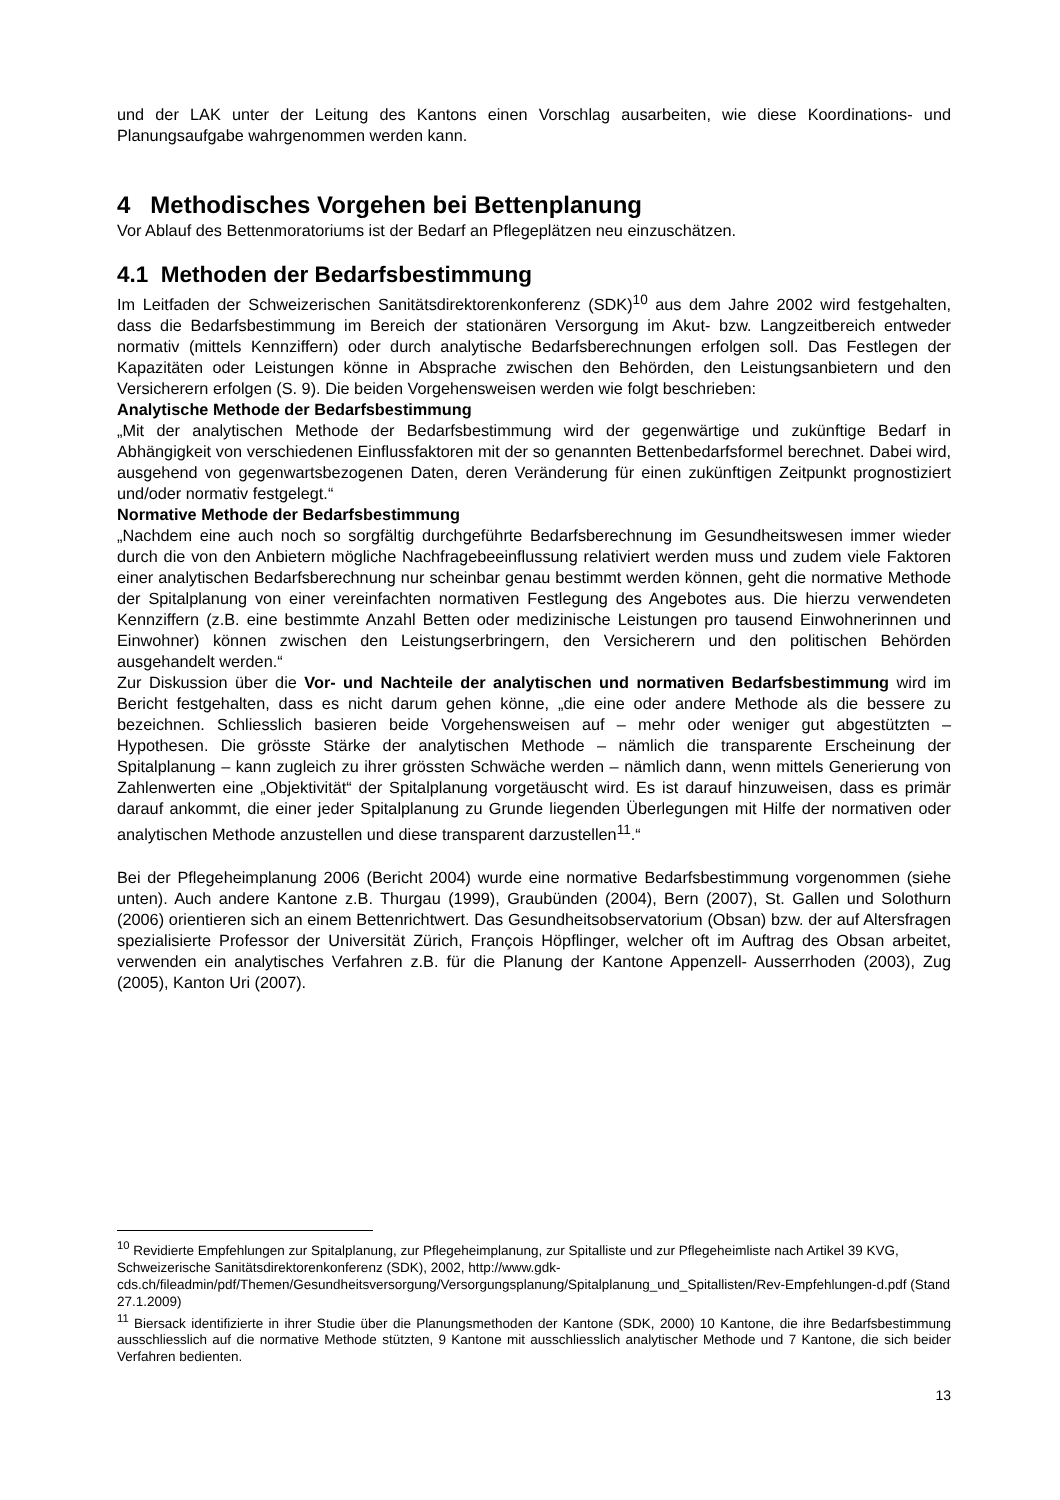und der LAK unter der Leitung des Kantons einen Vorschlag ausarbeiten, wie diese Koordinations- und Planungsaufgabe wahrgenommen werden kann.
4 Methodisches Vorgehen bei Bettenplanung
Vor Ablauf des Bettenmoratoriums ist der Bedarf an Pflegeplätzen neu einzuschätzen.
4.1 Methoden der Bedarfsbestimmung
Im Leitfaden der Schweizerischen Sanitätsdirektorenkonferenz (SDK)<sup>10</sup> aus dem Jahre 2002 wird festgehalten, dass die Bedarfsbestimmung im Bereich der stationären Versorgung im Akut- bzw. Langzeitbereich entweder normativ (mittels Kennziffern) oder durch analytische Bedarfsberechnungen erfolgen soll. Das Festlegen der Kapazitäten oder Leistungen könne in Absprache zwischen den Behörden, den Leistungsanbietern und den Versicherern erfolgen (S. 9). Die beiden Vorgehensweisen werden wie folgt beschrieben:
Analytische Methode der Bedarfsbestimmung
„Mit der analytischen Methode der Bedarfsbestimmung wird der gegenwärtige und zukünftige Bedarf in Abhängigkeit von verschiedenen Einflussfaktoren mit der so genannten Bettenbedarfsformel berechnet. Dabei wird, ausgehend von gegenwartsbezogenen Daten, deren Veränderung für einen zukünftigen Zeitpunkt prognostiziert und/oder normativ festgelegt.“
Normative Methode der Bedarfsbestimmung
„Nachdem eine auch noch so sorgfältig durchgeführte Bedarfsberechnung im Gesundheitswesen immer wieder durch die von den Anbietern mögliche Nachfragebeeinflussung relativiert werden muss und zudem viele Faktoren einer analytischen Bedarfsberechnung nur scheinbar genau bestimmt werden können, geht die normative Methode der Spitalplanung von einer vereinfachten normativen Festlegung des Angebotes aus. Die hierzu verwendeten Kennziffern (z.B. eine bestimmte Anzahl Betten oder medizinische Leistungen pro tausend Einwohnerinnen und Einwohner) können zwischen den Leistungserbringern, den Versicherern und den politischen Behörden ausgehandelt werden.“
Zur Diskussion über die Vor- und Nachteile der analytischen und normativen Bedarfsbestimmung wird im Bericht festgehalten, dass es nicht darum gehen könne, „die eine oder andere Methode als die bessere zu bezeichnen. Schliesslich basieren beide Vorgehensweisen auf – mehr oder weniger gut abgestützten – Hypothesen. Die grösste Stärke der analytischen Methode – nämlich die transparente Erscheinung der Spitalplanung – kann zugleich zu ihrer grössten Schwäche werden – nämlich dann, wenn mittels Generierung von Zahlenwerten eine „Objektivität“ der Spitalplanung vorgetäuscht wird. Es ist darauf hinzuweisen, dass es primär darauf ankommt, die einer jeder Spitalplanung zu Grunde liegenden Überlegungen mit Hilfe der normativen oder analytischen Methode anzustellen und diese transparent darzustellen<sup>11</sup>.“
Bei der Pflegeheimplanung 2006 (Bericht 2004) wurde eine normative Bedarfsbestimmung vorgenommen (siehe unten). Auch andere Kantone z.B. Thurgau (1999), Graubünden (2004), Bern (2007), St. Gallen und Solothurn (2006) orientieren sich an einem Bettenrichtwert. Das Gesundheitsobservatorium (Obsan) bzw. der auf Altersfragen spezialisierte Professor der Universität Zürich, François Höpflinger, welcher oft im Auftrag des Obsan arbeitet, verwenden ein analytisches Verfahren z.B. für die Planung der Kantone Appenzell- Ausserrhoden (2003), Zug (2005), Kanton Uri (2007).
<sup>10</sup> Revidierte Empfehlungen zur Spitalplanung, zur Pflegeheimplanung, zur Spitalliste und zur Pflegeheimliste nach Artikel 39 KVG, Schweizerische Sanitätsdirektorenkonferenz (SDK), 2002, http://www.gdk-cds.ch/fileadmin/pdf/Themen/Gesundheitsversorgung/Versorgungsplanung/Spitalplanung_und_Spitallisten/Rev-Empfehlungen-d.pdf (Stand 27.1.2009)
<sup>11</sup> Biersack identifizierte in ihrer Studie über die Planungsmethoden der Kantone (SDK, 2000) 10 Kantone, die ihre Bedarfsbestimmung ausschliesslich auf die normative Methode stützten, 9 Kantone mit ausschliesslich analytischer Methode und 7 Kantone, die sich beider Verfahren bedienten.
13